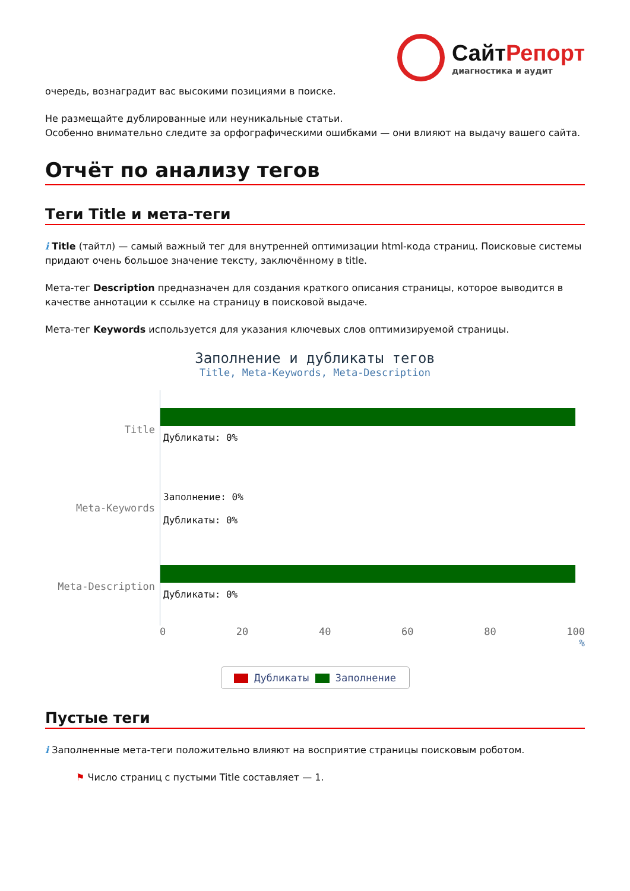СайтРепорт
диагностика и аудит
очередь, вознаградит вас высокими позициями в поиске.
Не размещайте дублированные или неуникальные статьи.
Особенно внимательно следите за орфографическими ошибками — они влияют на выдачу вашего сайта.
Отчёт по анализу тегов
Теги Title и мета-теги
i Title (тайтл) — самый важный тег для внутренней оптимизации html-кода страниц. Поисковые системы придают очень большое значение тексту, заключённому в title.
Мета-тег Description предназначен для создания краткого описания страницы, которое выводится в качестве аннотации к ссылке на страницу в поисковой выдаче.
Мета-тег Keywords используется для указания ключевых слов оптимизируемой страницы.
Заполнение и дубликаты тегов
Title, Meta-Keywords, Meta-Description
Title
Дубликаты: 0%
Meta-Keywords
Заполнение: 0%
Дубликаты: 0%
Meta-Description
Дубликаты: 0%
0 20 40 60 80 100
%
Дубликаты Заполнение
Пустые теги
i Заполненные мета-теги положительно влияют на восприятие страницы поисковым роботом.
⚑ Число страниц с пустыми Title составляет — 1.